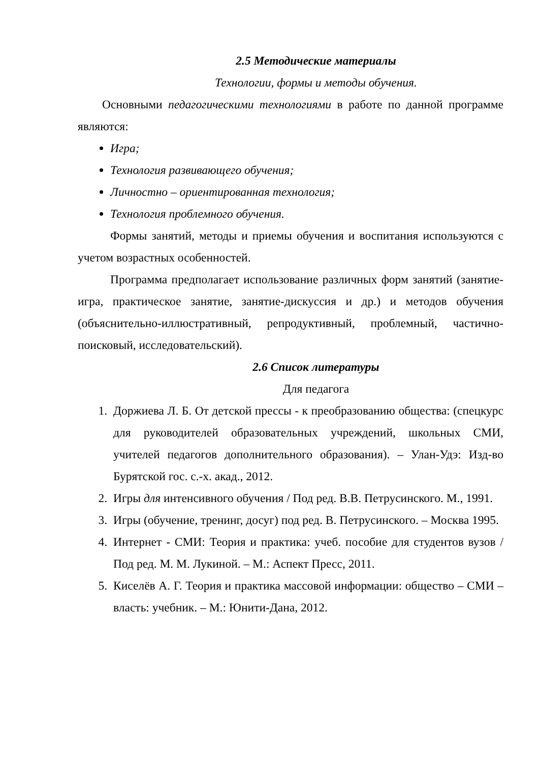2.5 Методические материалы
Технологии, формы и методы обучения.
Основными педагогическими технологиями в работе по данной программе являются:
Игра;
Технология развивающего обучения;
Личностно – ориентированная технология;
Технология проблемного обучения.
Формы занятий, методы и приемы обучения и воспитания используются с учетом возрастных особенностей.
Программа предполагает использование различных форм занятий (занятие-игра, практическое занятие, занятие-дискуссия и др.) и методов обучения (объяснительно-иллюстративный, репродуктивный, проблемный, частично-поисковый, исследовательский).
2.6 Список литературы
Для педагога
1. Доржиева Л. Б. От детской прессы - к преобразованию общества: (спецкурс для руководителей образовательных учреждений, школьных СМИ, учителей педагогов дополнительного образования). – Улан-Удэ: Изд-во Бурятской гос. с.-х. акад., 2012.
2. Игры для интенсивного обучения / Под ред. В.В. Петрусинского. М., 1991.
3. Игры (обучение, тренинг, досуг) под ред. В. Петрусинского. – Москва 1995.
4. Интернет - СМИ: Теория и практика: учеб. пособие для студентов вузов / Под ред. М. М. Лукиной. – М.: Аспект Пресс, 2011.
5. Киселёв А. Г. Теория и практика массовой информации: общество – СМИ – власть: учебник. – М.: Юнити-Дана, 2012.